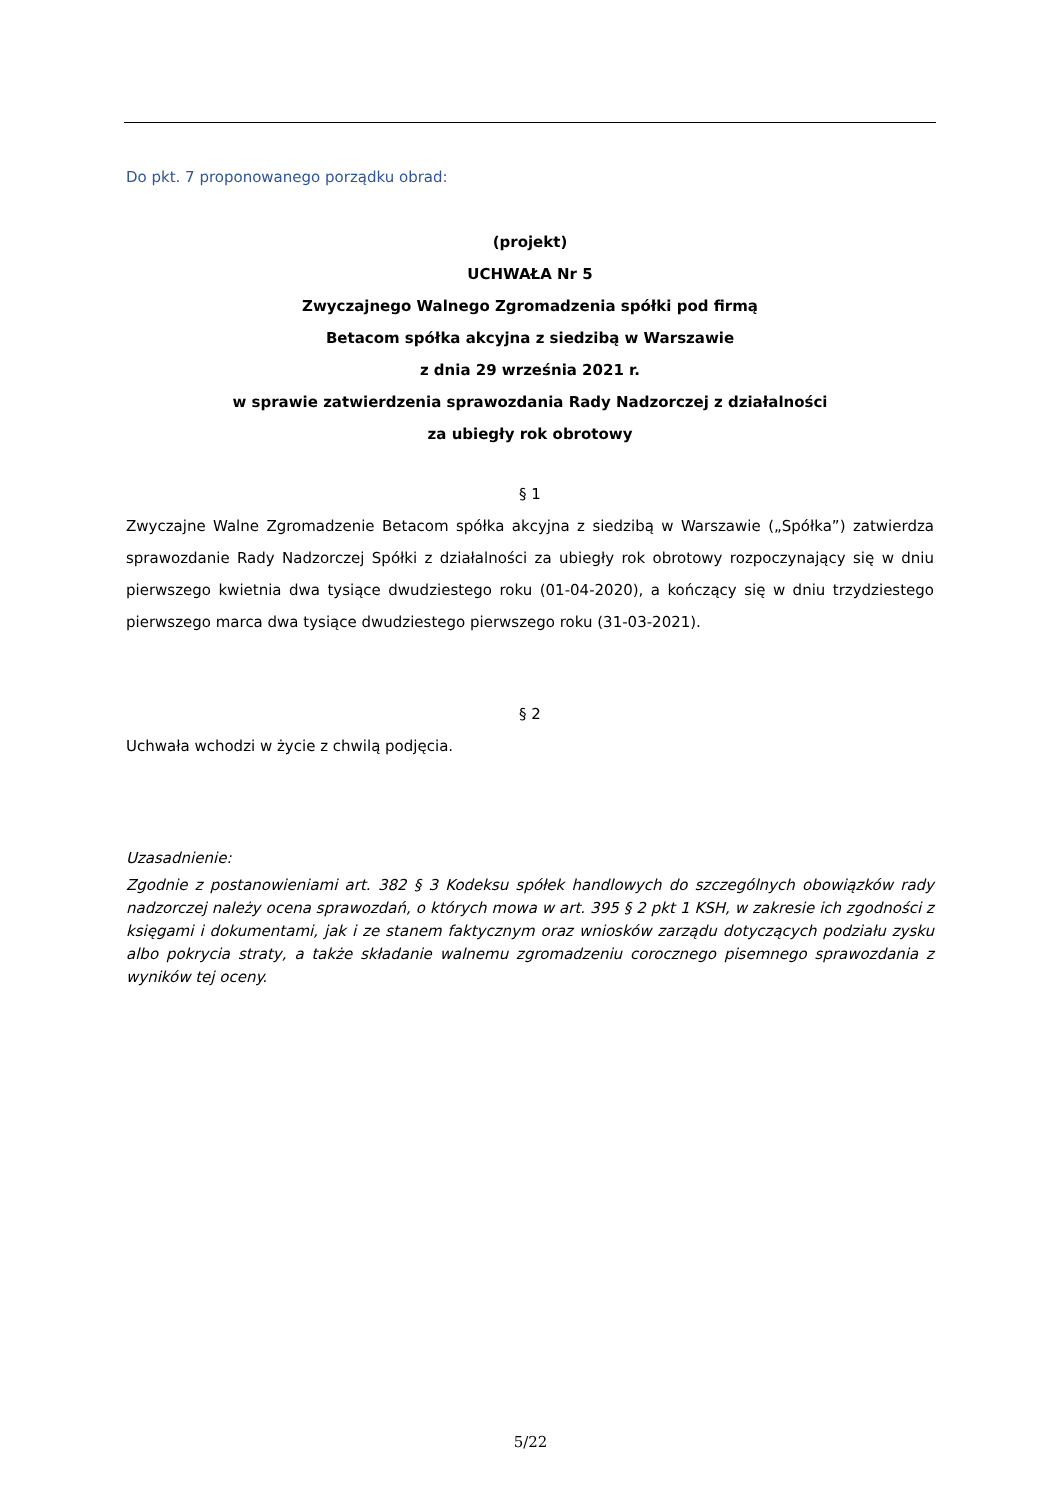Do pkt. 7 proponowanego porządku obrad:
(projekt)
UCHWAŁA Nr 5
Zwyczajnego Walnego Zgromadzenia spółki pod firmą
Betacom spółka akcyjna z siedzibą w Warszawie
z dnia 29 września 2021 r.
w sprawie zatwierdzenia sprawozdania Rady Nadzorczej z działalności
za ubiegły rok obrotowy
§ 1
Zwyczajne Walne Zgromadzenie Betacom spółka akcyjna z siedzibą w Warszawie („Spółka”) zatwierdza sprawozdanie Rady Nadzorczej Spółki z działalności za ubiegły rok obrotowy rozpoczynający się w dniu pierwszego kwietnia dwa tysiące dwudziestego roku (01-04-2020), a kończący się w dniu trzydziestego pierwszego marca dwa tysiące dwudziestego pierwszego roku (31-03-2021).
§ 2
Uchwała wchodzi w życie z chwilą podjęcia.
Uzasadnienie:
Zgodnie z postanowieniami art. 382 § 3 Kodeksu spółek handlowych do szczególnych obowiązków rady nadzorczej należy ocena sprawozdań, o których mowa w art. 395 § 2 pkt 1 KSH, w zakresie ich zgodności z księgami i dokumentami, jak i ze stanem faktycznym oraz wniosków zarządu dotyczących podziału zysku albo pokrycia straty, a także składanie walnemu zgromadzeniu corocznego pisemnego sprawozdania z wyników tej oceny.
5/22